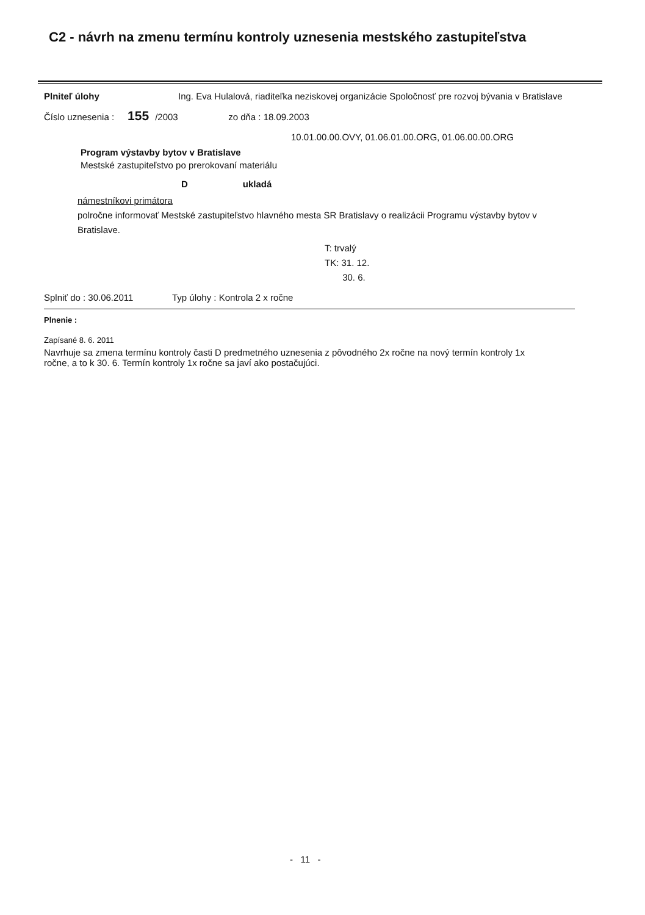C2 - návrh na zmenu termínu kontroly uznesenia mestského zastupiteľstva
Plniteľ úlohy Ing. Eva Hulalová, riaditeľka neziskovej organizácie Spoločnosť pre rozvoj bývania v Bratislave
Číslo uznesenia : 155 /2003 zo dňa : 18.09.2003
10.01.00.00.OVY, 01.06.01.00.ORG, 01.06.00.00.ORG
Program výstavby bytov v Bratislave
Mestské zastupiteľstvo po prerokovaní materiálu
Dukladá
námestníkovi primátora
polročne informovať Mestské zastupiteľstvo hlavného mesta SR Bratislavy o realizácii Programu výstavby bytov v Bratislave.
T: trvalý
TK: 31. 12.
30. 6.
Splniť do : 30.06.2011 Typ úlohy : Kontrola 2 x ročne
Plnenie :
Zapísané 8. 6. 2011
Navrhuje sa zmena termínu kontroly časti D predmetného uznesenia z pôvodného 2x ročne na nový termín kontroly 1x ročne, a to k 30. 6. Termín kontroly 1x ročne sa javí ako postačujúci.
- 11 -